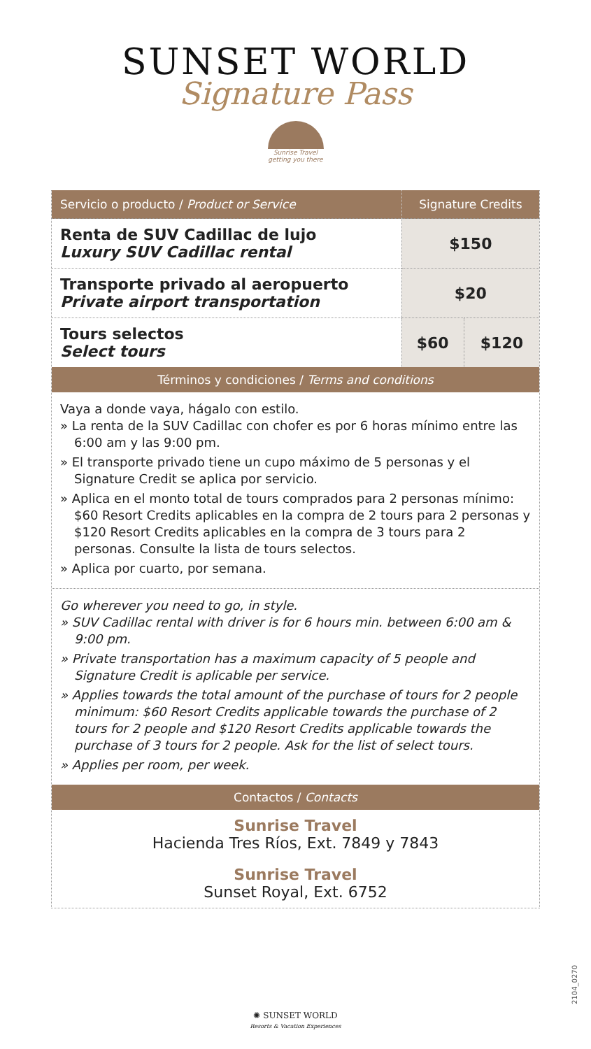SUNSET WORLD
Signature Pass
Sunrise Travel
getting you there
| Servicio o producto / Product or Service | Signature Credits | |
| --- | --- | --- |
| Renta de SUV Cadillac de lujo Luxury SUV Cadillac rental | $150 | |
| Transporte privado al aeropuerto Private airport transportation | $20 | |
| Tours selectos Select tours | $60 | $120 |
Términos y condiciones / Terms and conditions
Vaya a donde vaya, hágalo con estilo.
» La renta de la SUV Cadillac con chofer es por 6 horas mínimo entre las 6:00 am y las 9:00 pm.
» El transporte privado tiene un cupo máximo de 5 personas y el Signature Credit se aplica por servicio.
» Aplica en el monto total de tours comprados para 2 personas mínimo: $60 Resort Credits aplicables en la compra de 2 tours para 2 personas y $120 Resort Credits aplicables en la compra de 3 tours para 2 personas. Consulte la lista de tours selectos.
» Aplica por cuarto, por semana.
Go wherever you need to go, in style.
» SUV Cadillac rental with driver is for 6 hours min. between 6:00 am & 9:00 pm.
» Private transportation has a maximum capacity of 5 people and Signature Credit is aplicable per service.
» Applies towards the total amount of the purchase of tours for 2 people minimum: $60 Resort Credits applicable towards the purchase of 2 tours for 2 people and $120 Resort Credits applicable towards the purchase of 3 tours for 2 people. Ask for the list of select tours.
» Applies per room, per week.
Contactos / Contacts
Sunrise Travel
Hacienda Tres Ríos, Ext. 7849 y 7843
Sunrise Travel
Sunset Royal, Ext. 6752
2104_0270
✺ SUNSET WORLD
Resorts & Vacation Experiences